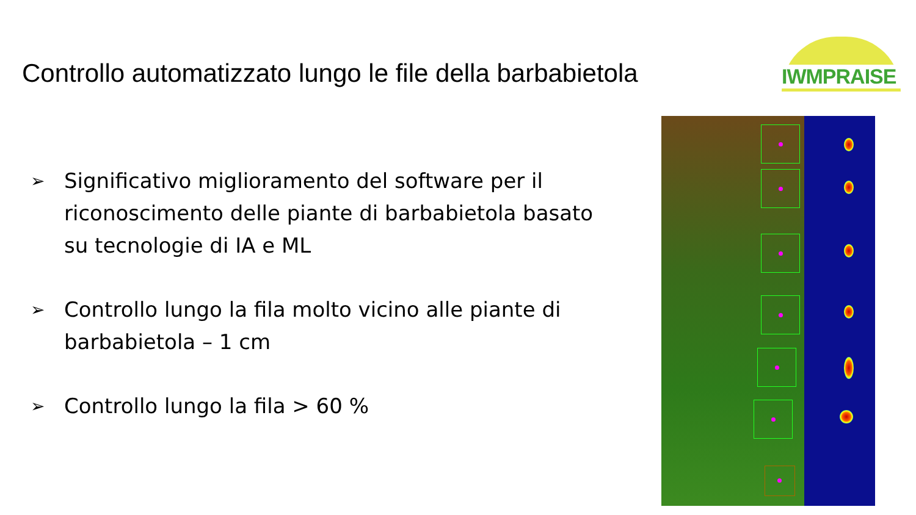Controllo automatizzato lungo le file della barbabietola
IWMPRAISE
➢ Significativo miglioramento del software per il riconoscimento delle piante di barbabietola basato su tecnologie di IA e ML
➢ Controllo lungo la fila molto vicino alle piante di barbabietola – 1 cm
➢ Controllo lungo la fila > 60 %